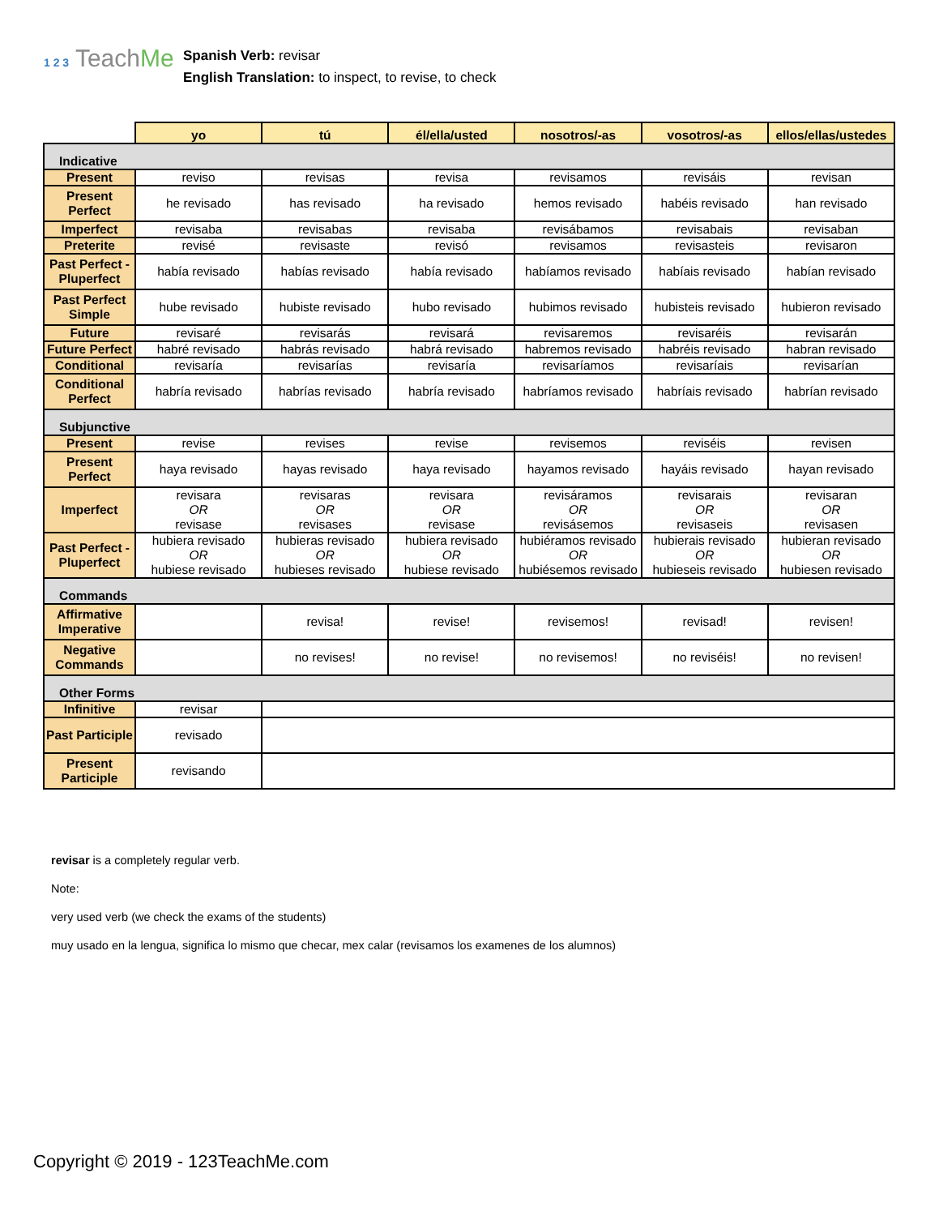1 2 3 TeachMe
Spanish Verb: revisar
English Translation: to inspect, to revise, to check
| | yo | tú | él/ella/usted | nosotros/-as | vosotros/-as | ellos/ellas/ustedes |
| --- | --- | --- | --- | --- | --- | --- |
| Indicative | | | | | | |
| Present | reviso | revisas | revisa | revisamos | revisáis | revisan |
| Present Perfect | he revisado | has revisado | ha revisado | hemos revisado | habéis revisado | han revisado |
| Imperfect | revisaba | revisabas | revisaba | revisábamos | revisabais | revisaban |
| Preterite | revisé | revisaste | revisó | revisamos | revisasteis | revisaron |
| Past Perfect - Pluperfect | había revisado | habías revisado | había revisado | habíamos revisado | habíais revisado | habían revisado |
| Past Perfect Simple | hube revisado | hubiste revisado | hubo revisado | hubimos revisado | hubisteis revisado | hubieron revisado |
| Future | revisaré | revisarás | revisará | revisaremos | revisaréis | revisarán |
| Future Perfect | habré revisado | habrás revisado | habrá revisado | habremos revisado | habréis revisado | habran revisado |
| Conditional | revisaría | revisarías | revisaría | revisaríamos | revisaríais | revisarían |
| Conditional Perfect | habría revisado | habrías revisado | habría revisado | habríamos revisado | habríais revisado | habrían revisado |
| Subjunctive | | | | | | |
| Present | revise | revises | revise | revisemos | reviséis | revisen |
| Present Perfect | haya revisado | hayas revisado | haya revisado | hayamos revisado | hayáis revisado | hayan revisado |
| Imperfect | revisara OR revisase | revisaras OR revisases | revisara OR revisase | revisáramos OR revisásemos | revisarais OR revisaseis | revisaran OR revisasen |
| Past Perfect - Pluperfect | hubiera revisado OR hubiese revisado | hubieras revisado OR hubieses revisado | hubiera revisado OR hubiese revisado | hubiéramos revisado OR hubiésemos revisado | hubierais revisado OR hubieseis revisado | hubieran revisado OR hubiesen revisado |
| Commands | | | | | | |
| Affirmative Imperative | | revisa! | revise! | revisemos! | revisad! | revisen! |
| Negative Commands | | no revises! | no revise! | no revisemos! | no reviséis! | no revisen! |
| Other Forms | | | | | | |
| Infinitive | revisar | | | | | |
| Past Participle | revisado | | | | | |
| Present Participle | revisando | | | | | |
revisar is a completely regular verb.
Note:
very used verb (we check the exams of the students)
muy usado en la lengua, significa lo mismo que checar, mex calar (revisamos los examenes de los alumnos)
Copyright © 2019 - 123TeachMe.com